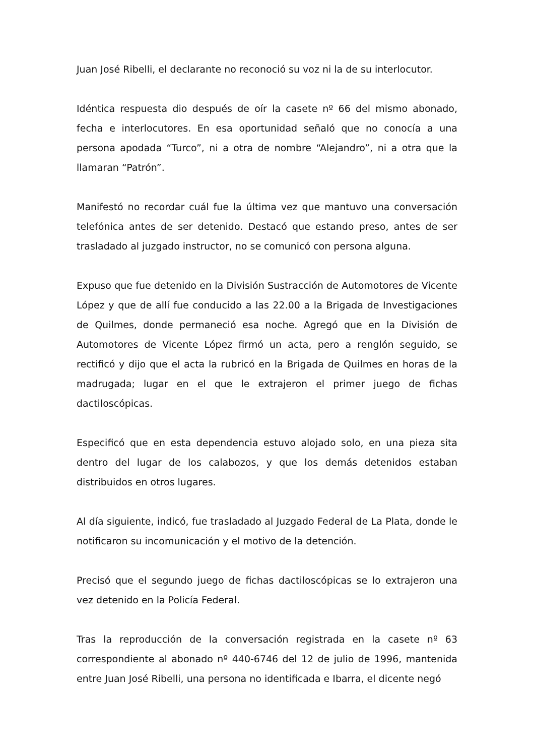Juan José Ribelli, el declarante no reconoció su voz ni la de su interlocutor.
Idéntica respuesta dio después de oír la casete nº 66 del mismo abonado, fecha e interlocutores. En esa oportunidad señaló que no conocía a una persona apodada “Turco”, ni a otra de nombre “Alejandro”, ni a otra que la llamaran “Patrón”.
Manifestó no recordar cuál fue la última vez que mantuvo una conversación telefónica antes de ser detenido. Destacó que estando preso, antes de ser trasladado al juzgado instructor, no se comunicó con persona alguna.
Expuso que fue detenido en la División Sustracción de Automotores de Vicente López y que de allí fue conducido a las 22.00 a la Brigada de Investigaciones de Quilmes, donde permaneció esa noche. Agregó que en la División de Automotores de Vicente López firmó un acta, pero a renglón seguido, se rectificó y dijo que el acta la rubricó en la Brigada de Quilmes en horas de la madrugada; lugar en el que le extrajeron el primer juego de fichas dactiloscópicas.
Especificó que en esta dependencia estuvo alojado solo, en una pieza sita dentro del lugar de los calabozos, y que los demás detenidos estaban distribuidos en otros lugares.
Al día siguiente, indicó, fue trasladado al Juzgado Federal de La Plata, donde le notificaron su incomunicación y el motivo de la detención.
Precisó que el segundo juego de fichas dactiloscópicas se lo extrajeron una vez detenido en la Policía Federal.
Tras la reproducción de la conversación registrada en la casete nº 63 correspondiente al abonado nº 440-6746 del 12 de julio de 1996, mantenida entre Juan José Ribelli, una persona no identificada e Ibarra, el dicente negó